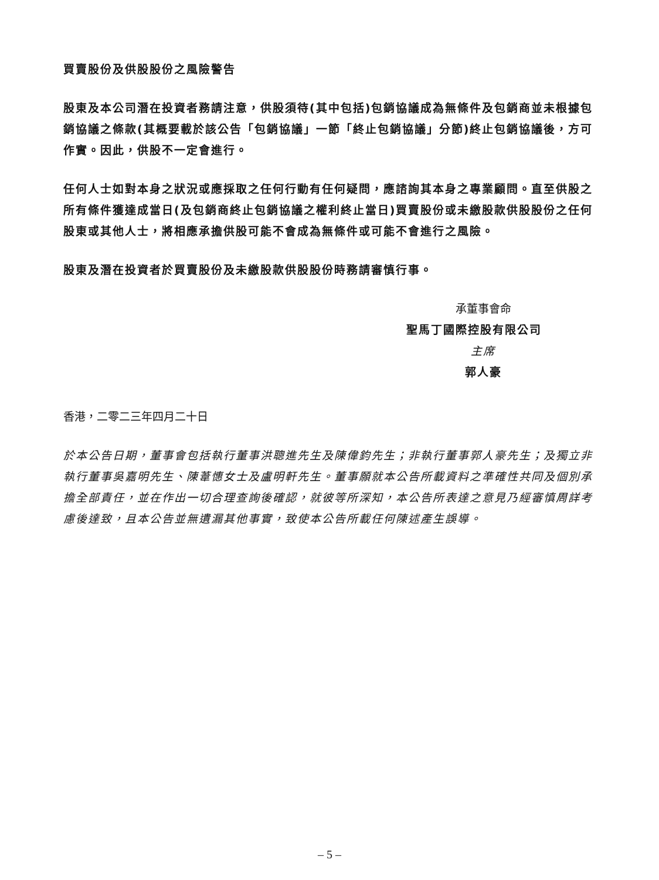買賣股份及供股股份之風險警告
股東及本公司潛在投資者務請注意，供股須待(其中包括)包銷協議成為無條件及包銷商並未根據包銷協議之條款(其概要載於該公告「包銷協議」一節「終止包銷協議」分節)終止包銷協議後，方可作實。因此，供股不一定會進行。
任何人士如對本身之狀況或應採取之任何行動有任何疑問，應諮詢其本身之專業顧問。直至供股之所有條件獲達成當日(及包銷商終止包銷協議之權利終止當日)買賣股份或未繳股款供股股份之任何股東或其他人士，將相應承擔供股可能不會成為無條件或可能不會進行之風險。
股東及潛在投資者於買賣股份及未繳股款供股股份時務請審慎行事。
承董事會命
聖馬丁國際控股有限公司
主席
郭人豪
香港，二零二三年四月二十日
於本公告日期，董事會包括執行董事洪聰進先生及陳偉鈞先生；非執行董事郭人豪先生；及獨立非執行董事吳嘉明先生、陳葦憓女士及盧明軒先生。董事願就本公告所載資料之準確性共同及個別承擔全部責任，並在作出一切合理查詢後確認，就彼等所深知，本公告所表達之意見乃經審慎周詳考慮後達致，且本公告並無遺漏其他事實，致使本公告所載任何陳述產生誤導。
– 5 –